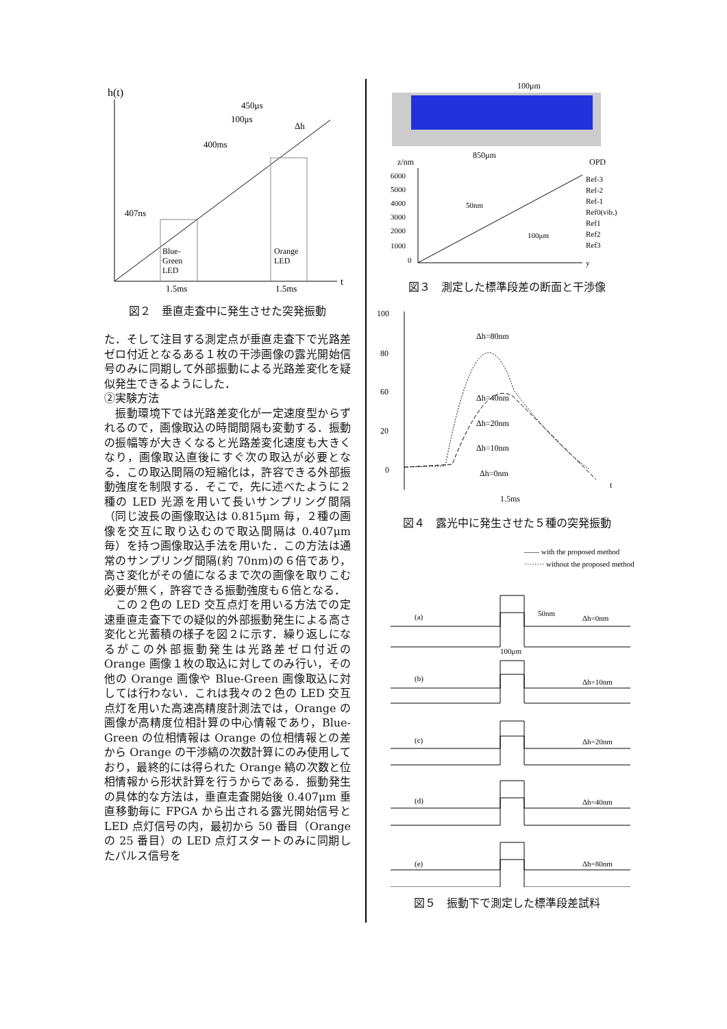h(t)
t
Blue-
Green
LED
Orange
LED
400ms
407ns
450μs
100μs
Δh
1.5ms
1.5ms
図２　垂直走査中に発生させた突発振動
た．そして注目する測定点が垂直走査下で光路差ゼロ付近となるある１枚の干渉画像の露光開始信号のみに同期して外部振動による光路差変化を疑似発生できるようにした．
②実験方法
　振動環境下では光路差変化が一定速度型からずれるので，画像取込の時間間隔も変動する．振動の振幅等が大きくなると光路差変化速度も大きくなり，画像取込直後にすぐ次の取込が必要となる．この取込間隔の短縮化は，許容できる外部振動強度を制限する．そこで，先に述べたように２種の LED 光源を用いて長いサンプリング間隔（同じ波長の画像取込は 0.815μm 毎，２種の画像を交互に取り込むので取込間隔は 0.407μm 毎）を持つ画像取込手法を用いた．この方法は通常のサンプリング間隔(約 70nm)の６倍であり，高さ変化がその値になるまで次の画像を取りこむ必要が無く，許容できる振動強度も６倍となる．
　この２色の LED 交互点灯を用いる方法での定速垂直走査下での疑似的外部振動発生による高さ変化と光蓄積の様子を図２に示す．繰り返しになるがこの外部振動発生は光路差ゼロ付近の Orange 画像１枚の取込に対してのみ行い，その他の Orange 画像や Blue-Green 画像取込に対しては行わない．これは我々の２色の LED 交互点灯を用いた高速高精度計測法では，Orange の画像が高精度位相計算の中心情報であり，Blue-Green の位相情報は Orange の位相情報との差から Orange の干渉縞の次数計算にのみ使用しており，最終的には得られた Orange 縞の次数と位相情報から形状計算を行うからである．振動発生の具体的な方法は，垂直走査開始後 0.407μm 垂直移動毎に FPGA から出される露光開始信号と LED 点灯信号の内，最初から 50 番目（Orange の 25 番目）の LED 点灯スタートのみに同期したパルス信号を
100μm
850μm
z/nm
OPD
6000
5000
4000
3000
2000
1000
0
50nm
100μm
Ref-3
Ref-2
Ref-1
Ref0(vib.)
Ref1
Ref2
Ref3
y
図３　測定した標準段差の断面と干渉像
100
80
60
20
0
Δh=80nm
Δh=40nm
Δh=20nm
Δh=10nm
Δh=0nm
1.5ms
t
図４　露光中に発生させた５種の突発振動
—— with the proposed method
········ without the proposed method
(a)
Δh=0nm
50nm
100μm
(b)
Δh=10nm
(c)
Δh=20nm
(d)
Δh=40nm
(e)
Δh=80nm
図５　振動下で測定した標準段差試料